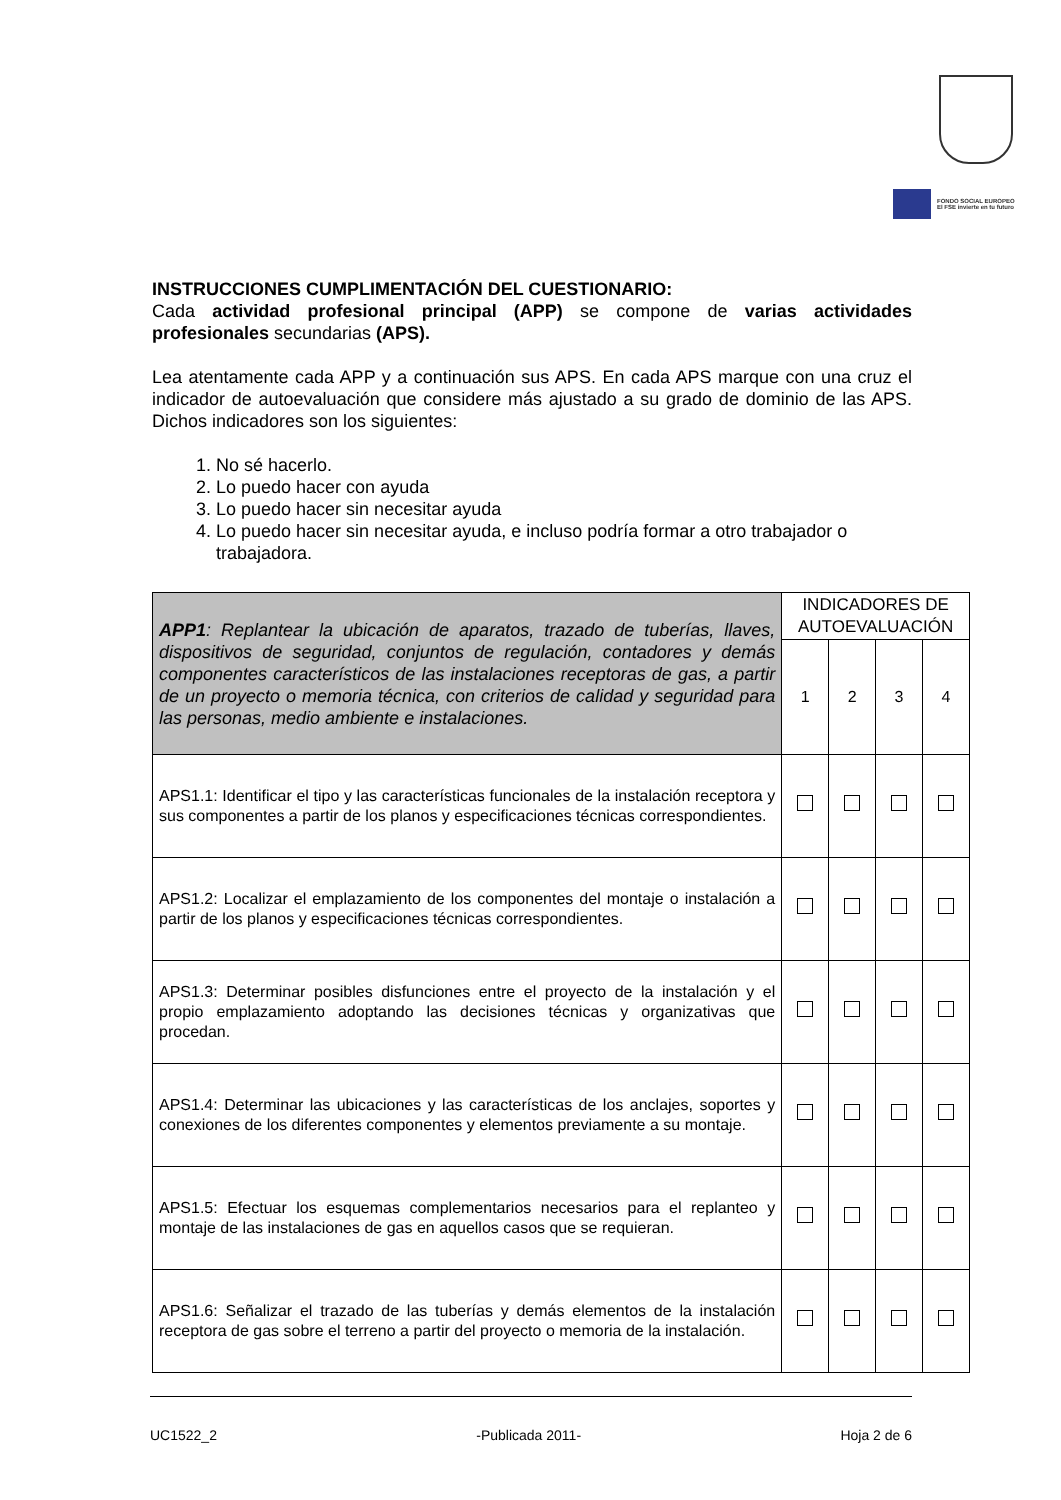FONDO SOCIAL EUROPEO
El FSE invierte en tu futuro
INSTRUCCIONES CUMPLIMENTACIÓN DEL CUESTIONARIO:
Cada actividad profesional principal (APP) se compone de varias actividades profesionales secundarias (APS).
Lea atentamente cada APP y a continuación sus APS. En cada APS marque con una cruz el indicador de autoevaluación que considere más ajustado a su grado de dominio de las APS. Dichos indicadores son los siguientes:
1. No sé hacerlo.
2. Lo puedo hacer con ayuda
3. Lo puedo hacer sin necesitar ayuda
4. Lo puedo hacer sin necesitar ayuda, e incluso podría formar a otro trabajador o trabajadora.
| APP1 : Replantear la ubicación de aparatos, trazado de tuberías, llaves, dispositivos de seguridad, conjuntos de regulación, contadores y demás componentes característicos de las instalaciones receptoras de gas, a partir de un proyecto o memoria técnica, con criterios de calidad y seguridad para las personas, medio ambiente e instalaciones. | INDICADORES DE AUTOEVALUACIÓN | | | |
| | 1 | 2 | 3 | 4 |
| APS1.1: Identificar el tipo y las características funcionales de la instalación receptora y sus componentes a partir de los planos y especificaciones técnicas correspondientes. | | | | |
| APS1.2: Localizar el emplazamiento de los componentes del montaje o instalación a partir de los planos y especificaciones técnicas correspondientes. | | | | |
| APS1.3: Determinar posibles disfunciones entre el proyecto de la instalación y el propio emplazamiento adoptando las decisiones técnicas y organizativas que procedan. | | | | |
| APS1.4: Determinar las ubicaciones y las características de los anclajes, soportes y conexiones de los diferentes componentes y elementos previamente a su montaje. | | | | |
| APS1.5: Efectuar los esquemas complementarios necesarios para el replanteo y montaje de las instalaciones de gas en aquellos casos que se requieran. | | | | |
| APS1.6: Señalizar el trazado de las tuberías y demás elementos de la instalación receptora de gas sobre el terreno a partir del proyecto o memoria de la instalación. | | | | |
UC1522_2 -Publicada 2011- Hoja 2 de 6